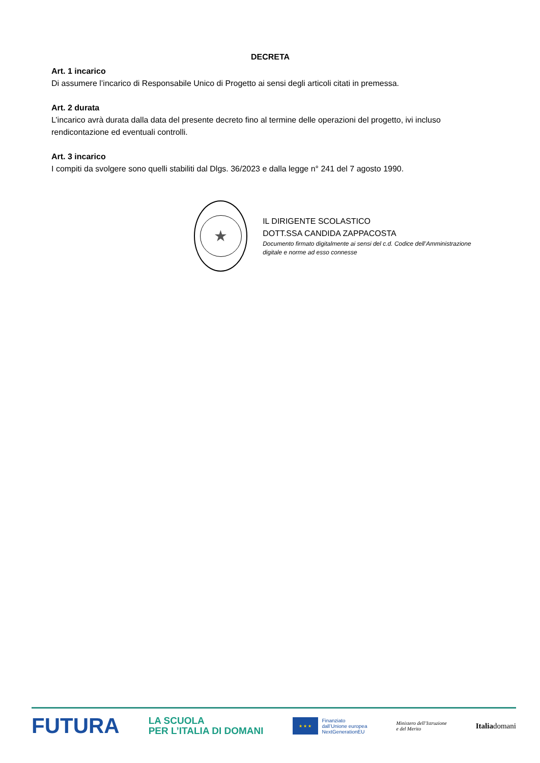DECRETA
Art. 1 incarico
Di assumere l’incarico di Responsabile Unico di Progetto ai sensi degli articoli citati in premessa.
Art. 2 durata
L’incarico avrà durata dalla data del presente decreto fino al termine delle operazioni del progetto, ivi incluso rendicontazione ed eventuali controlli.
Art. 3 incarico
I compiti da svolgere sono quelli stabiliti dal Dlgs. 36/2023 e dalla legge n° 241 del 7 agosto 1990.
★
IL DIRIGENTE SCOLASTICO
DOTT.SSA CANDIDA ZAPPACOSTA
Documento firmato digitalmente ai sensi del c.d. Codice dell’Amministrazione digitale e norme ad esso connesse
FUTURA LA SCUOLA
PER L’ITALIA DI DOMANI ★ ★ ★ Finanziato
dall’Unione europea
NextGenerationEU Ministero dell’Istruzione
e del Merito Italiadomani